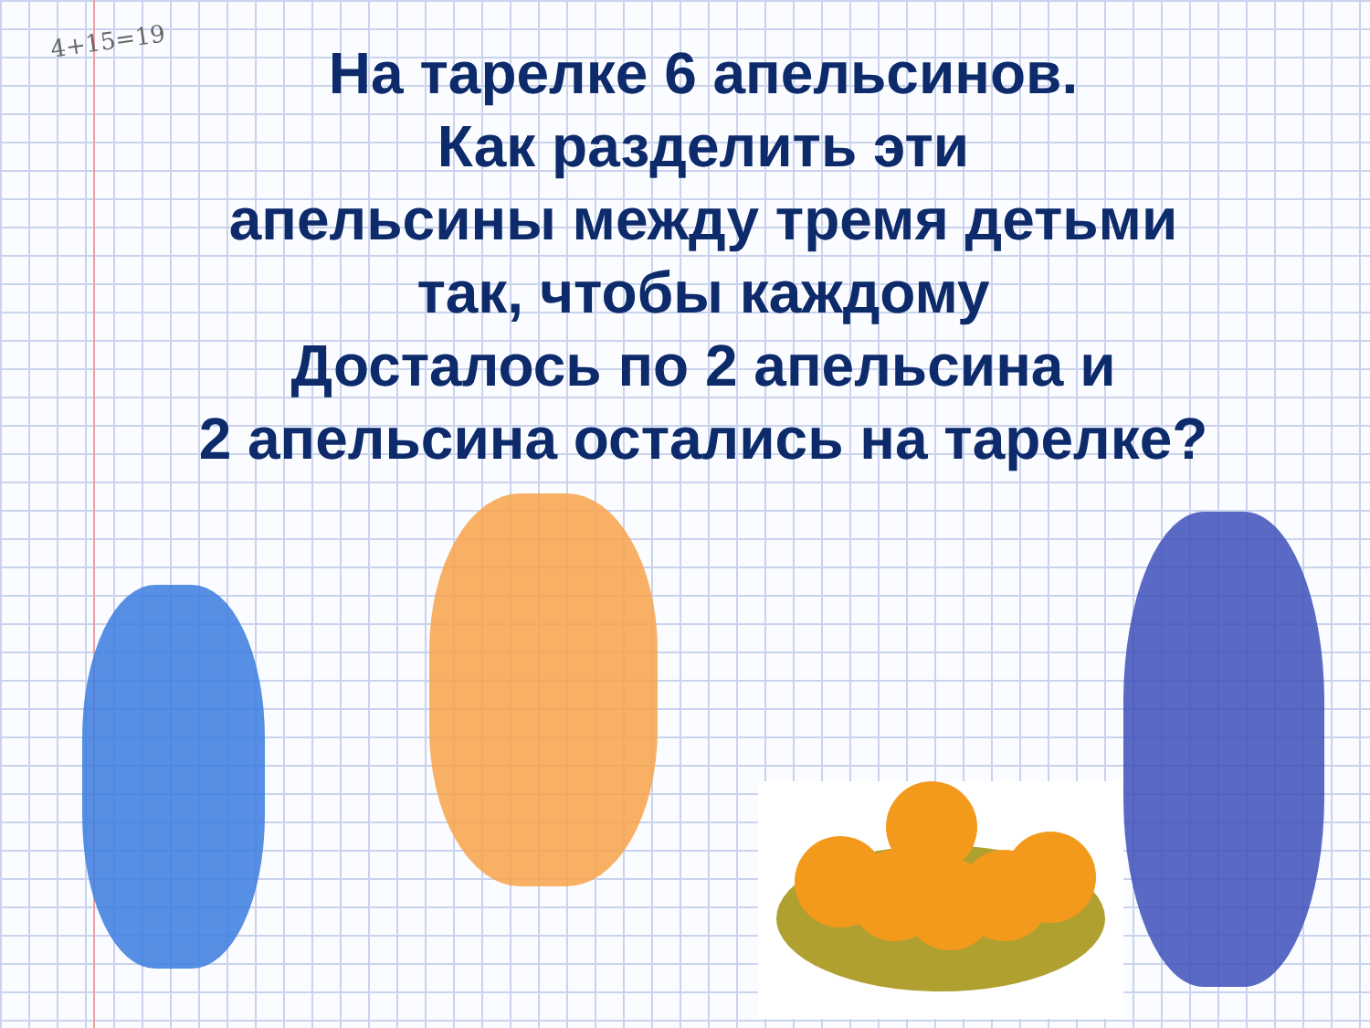4+15=19
На тарелке 6 апельсинов.
Как разделить эти
апельсины между тремя детьми
так, чтобы каждому
Досталось по 2 апельсина и
2 апельсина остались на тарелке?